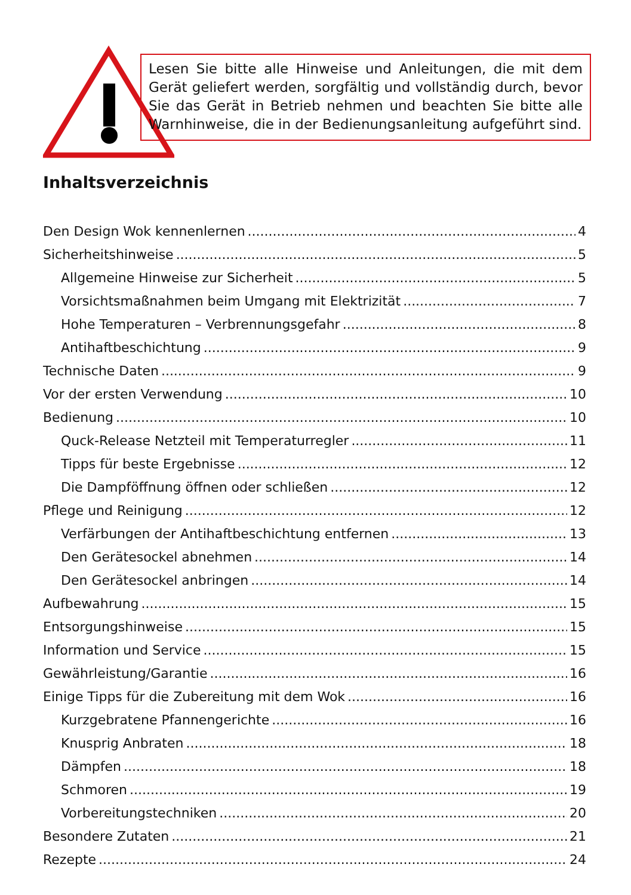Lesen Sie bitte alle Hinweise und Anleitungen, die mit dem Gerät geliefert werden, sorgfältig und vollständig durch, bevor Sie das Gerät in Betrieb nehmen und beachten Sie bitte alle Warnhinweise, die in der Bedienungsanleitung aufgeführt sind.
Inhaltsverzeichnis
Den Design Wok kennenlernen 4
Sicherheitshinweise 5
Allgemeine Hinweise zur Sicherheit 5
Vorsichtsmaßnahmen beim Umgang mit Elektrizität 7
Hohe Temperaturen – Verbrennungsgefahr 8
Antihaftbeschichtung 9
Technische Daten 9
Vor der ersten Verwendung 10
Bedienung 10
Quck-Release Netzteil mit Temperaturregler 11
Tipps für beste Ergebnisse 12
Die Dampföffnung öffnen oder schließen 12
Pflege und Reinigung 12
Verfärbungen der Antihaftbeschichtung entfernen 13
Den Gerätesockel abnehmen 14
Den Gerätesockel anbringen 14
Aufbewahrung 15
Entsorgungshinweise 15
Information und Service 15
Gewährleistung/Garantie 16
Einige Tipps für die Zubereitung mit dem Wok 16
Kurzgebratene Pfannengerichte 16
Knusprig Anbraten 18
Dämpfen 18
Schmoren 19
Vorbereitungstechniken 20
Besondere Zutaten 21
Rezepte 24